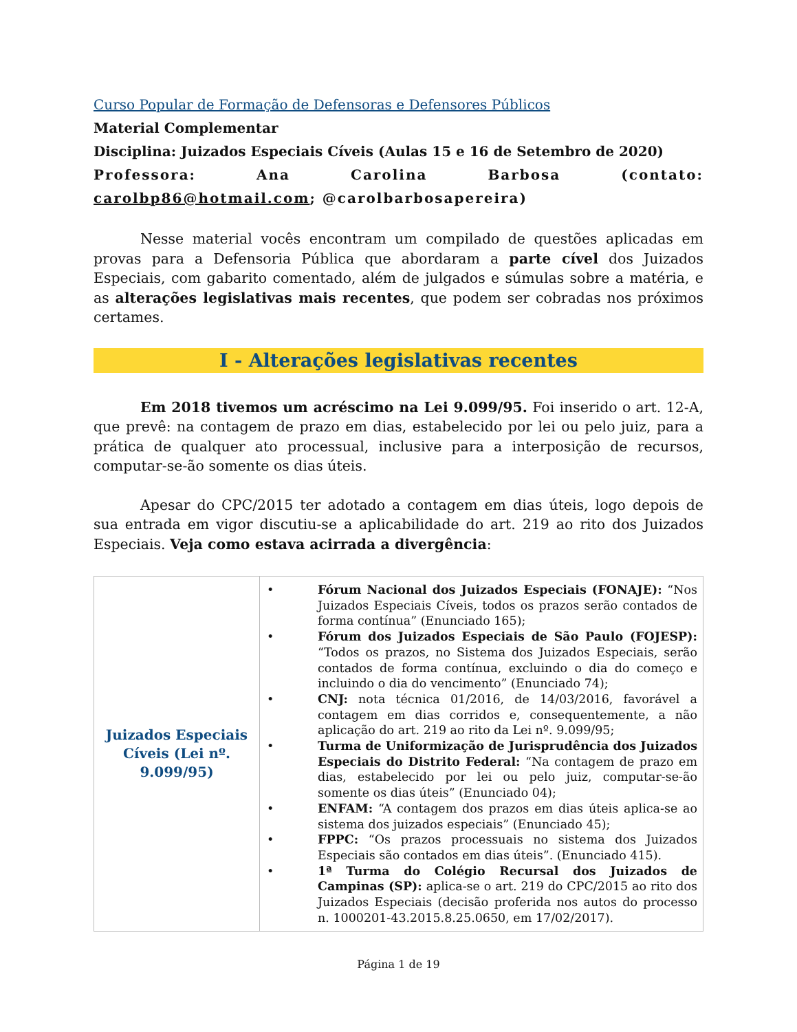Curso Popular de Formação de Defensoras e Defensores Públicos
Material Complementar
Disciplina: Juizados Especiais Cíveis (Aulas 15 e 16 de Setembro de 2020)
Professora: Ana Carolina Barbosa (contato: carolbp86@hotmail.com; @carolbarbosapereira)
Nesse material vocês encontram um compilado de questões aplicadas em provas para a Defensoria Pública que abordaram a parte cível dos Juizados Especiais, com gabarito comentado, além de julgados e súmulas sobre a matéria, e as alterações legislativas mais recentes, que podem ser cobradas nos próximos certames.
I - Alterações legislativas recentes
Em 2018 tivemos um acréscimo na Lei 9.099/95. Foi inserido o art. 12-A, que prevê: na contagem de prazo em dias, estabelecido por lei ou pelo juiz, para a prática de qualquer ato processual, inclusive para a interposição de recursos, computar-se-ão somente os dias úteis.
Apesar do CPC/2015 ter adotado a contagem em dias úteis, logo depois de sua entrada em vigor discutiu-se a aplicabilidade do art. 219 ao rito dos Juizados Especiais. Veja como estava acirrada a divergência:
| Juizados Especiais Cíveis (Lei nº. 9.099/95) | • Fórum Nacional dos Juizados Especiais (FONAJE): “Nos Juizados Especiais Cíveis, todos os prazos serão contados de forma contínua” (Enunciado 165); • Fórum dos Juizados Especiais de São Paulo (FOJESP): “Todos os prazos, no Sistema dos Juizados Especiais, serão contados de forma contínua, excluindo o dia do começo e incluindo o dia do vencimento” (Enunciado 74); • CNJ: nota técnica 01/2016, de 14/03/2016, favorável a contagem em dias corridos e, consequentemente, a não aplicação do art. 219 ao rito da Lei nº. 9.099/95; • Turma de Uniformização de Jurisprudência dos Juizados Especiais do Distrito Federal: “Na contagem de prazo em dias, estabelecido por lei ou pelo juiz, computar-se-ão somente os dias úteis” (Enunciado 04); • ENFAM: “A contagem dos prazos em dias úteis aplica-se ao sistema dos juizados especiais” (Enunciado 45); • FPPC: “Os prazos processuais no sistema dos Juizados Especiais são contados em dias úteis”. (Enunciado 415). • 1ª Turma do Colégio Recursal dos Juizados de Campinas (SP): aplica-se o art. 219 do CPC/2015 ao rito dos Juizados Especiais (decisão proferida nos autos do processo n. 1000201-43.2015.8.25.0650, em 17/02/2017). |
Página 1 de 19